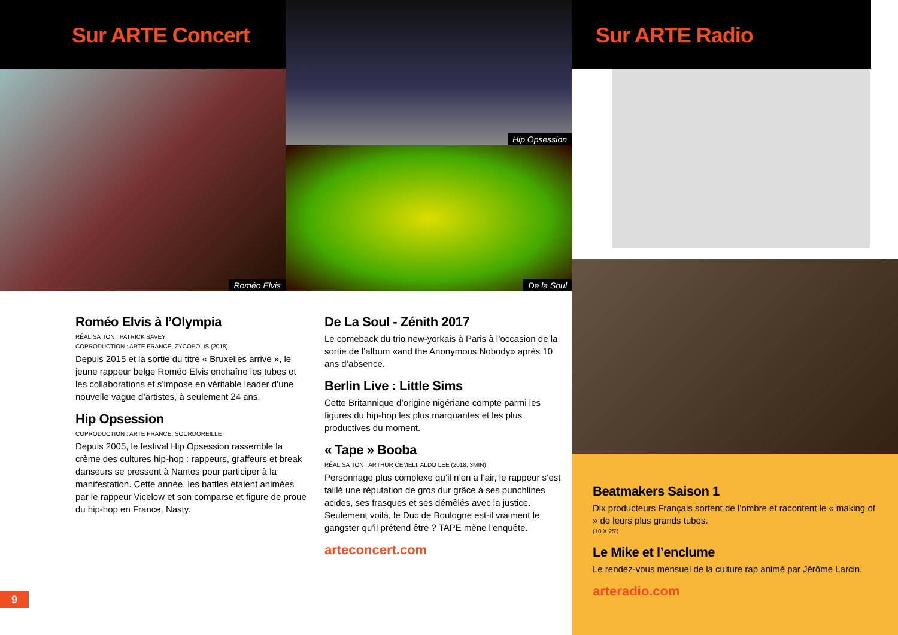Sur ARTE Concert
Roméo Elvis
Hip Opsession
De la Soul
Roméo Elvis à l’Olympia
RÉALISATION : PATRICK SAVEY
COPRODUCTION : ARTE FRANCE, ZYCOPOLIS (2018)
Depuis 2015 et la sortie du titre « Bruxelles arrive », le jeune rappeur belge Roméo Elvis enchaîne les tubes et les collaborations et s’impose en véritable leader d’une nouvelle vague d’artistes, à seulement 24 ans.
Hip Opsession
COPRODUCTION : ARTE FRANCE, SOURDOREILLE
Depuis 2005, le festival Hip Opsession rassemble la crème des cultures hip-hop : rappeurs, graffeurs et break danseurs se pressent à Nantes pour participer à la manifestation. Cette année, les battles étaient animées par le rappeur Vicelow et son comparse et figure de proue du hip-hop en France, Nasty.
De La Soul - Zénith 2017
Le comeback du trio new-yorkais à Paris à l’occasion de la sortie de l’album «and the Anonymous Nobody» après 10 ans d’absence.
Berlin Live : Little Sims
Cette Britannique d’origine nigériane compte parmi les figures du hip-hop les plus marquantes et les plus productives du moment.
« Tape » Booba
RÉALISATION : ARTHUR CEMELI, ALDO LEE (2018, 3MIN)
Personnage plus complexe qu’il n’en a l’air, le rappeur s’est taillé une réputation de gros dur grâce à ses punchlines acides, ses frasques et ses démêlés avec la justice. Seulement voilà, le Duc de Boulogne est-il vraiment le gangster qu’il prétend être ? TAPE mène l’enquête.
arteconcert.com
9
Sur ARTE Radio
Beatmakers Saison 1
Dix producteurs Français sortent de l’ombre et racontent le « making of » de leurs plus grands tubes.
(10 X 25’)
Le Mike et l’enclume
Le rendez-vous mensuel de la culture rap animé par Jérôme Larcin.
arteradio.com